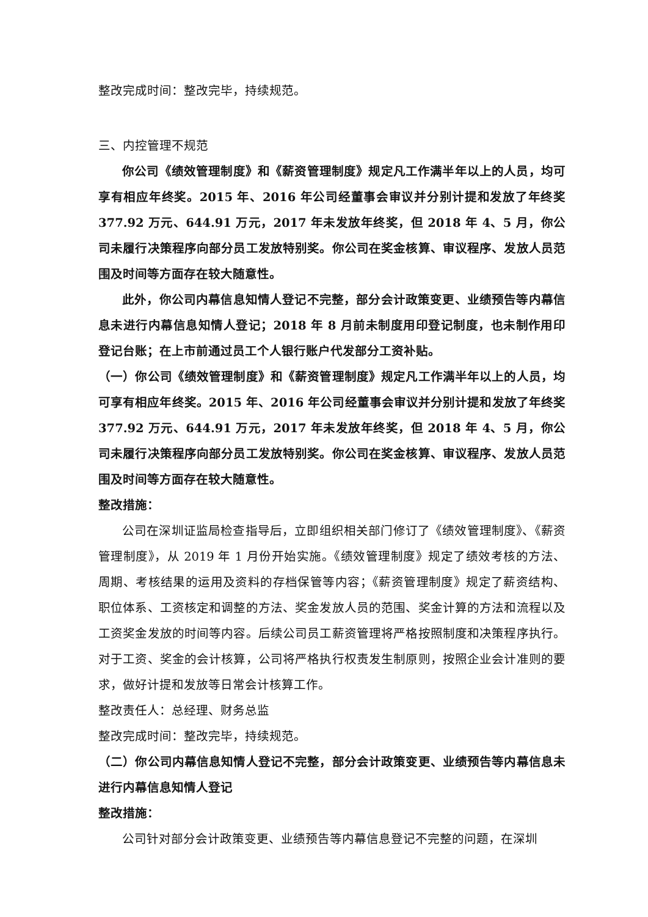整改完成时间：整改完毕，持续规范。
三、内控管理不规范
你公司《绩效管理制度》和《薪资管理制度》规定凡工作满半年以上的人员，均可享有相应年终奖。2015 年、2016 年公司经董事会审议并分别计提和发放了年终奖 377.92 万元、644.91 万元，2017 年未发放年终奖，但 2018 年 4、5 月，你公司未履行决策程序向部分员工发放特别奖。你公司在奖金核算、审议程序、发放人员范围及时间等方面存在较大随意性。
此外，你公司内幕信息知情人登记不完整，部分会计政策变更、业绩预告等内幕信息未进行内幕信息知情人登记；2018 年 8 月前未制度用印登记制度，也未制作用印登记台账；在上市前通过员工个人银行账户代发部分工资补贴。
（一）你公司《绩效管理制度》和《薪资管理制度》规定凡工作满半年以上的人员，均可享有相应年终奖。2015 年、2016 年公司经董事会审议并分别计提和发放了年终奖 377.92 万元、644.91 万元，2017 年未发放年终奖，但 2018 年 4、5 月，你公司未履行决策程序向部分员工发放特别奖。你公司在奖金核算、审议程序、发放人员范围及时间等方面存在较大随意性。
整改措施：
公司在深圳证监局检查指导后，立即组织相关部门修订了《绩效管理制度》、《薪资管理制度》，从 2019 年 1 月份开始实施。《绩效管理制度》规定了绩效考核的方法、周期、考核结果的运用及资料的存档保管等内容；《薪资管理制度》规定了薪资结构、职位体系、工资核定和调整的方法、奖金发放人员的范围、奖金计算的方法和流程以及工资奖金发放的时间等内容。后续公司员工薪资管理将严格按照制度和决策程序执行。对于工资、奖金的会计核算，公司将严格执行权责发生制原则，按照企业会计准则的要求，做好计提和发放等日常会计核算工作。
整改责任人：总经理、财务总监
整改完成时间：整改完毕，持续规范。
（二）你公司内幕信息知情人登记不完整，部分会计政策变更、业绩预告等内幕信息未进行内幕信息知情人登记
整改措施：
公司针对部分会计政策变更、业绩预告等内幕信息登记不完整的问题，在深圳